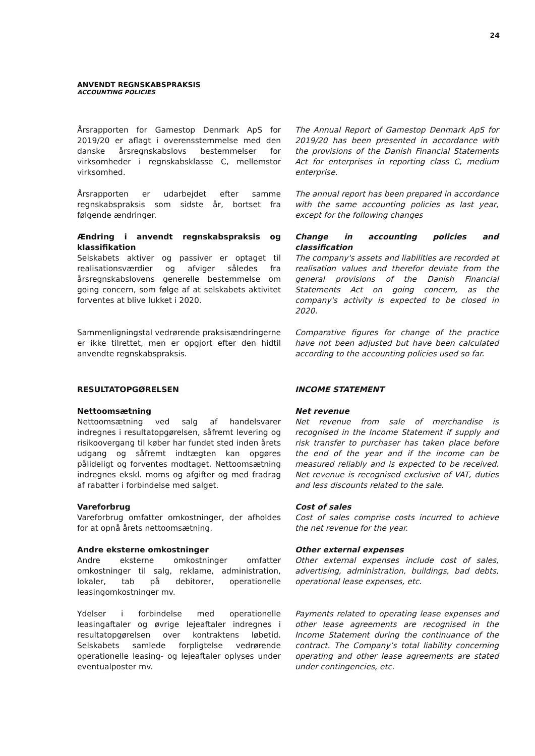24
ANVENDT REGNSKABSPRAKSIS
ACCOUNTING POLICIES
Årsrapporten for Gamestop Denmark ApS for 2019/20 er aflagt i overensstemmelse med den danske årsregnskabslovs bestemmelser for virksomheder i regnskabsklasse C, mellemstor virksomhed.
The Annual Report of Gamestop Denmark ApS for 2019/20 has been presented in accordance with the provisions of the Danish Financial Statements Act for enterprises in reporting class C, medium enterprise.
Årsrapporten er udarbejdet efter samme regnskabspraksis som sidste år, bortset fra følgende ændringer.
The annual report has been prepared in accordance with the same accounting policies as last year, except for the following changes
Ændring i anvendt regnskabspraksis og klassifikation
Selskabets aktiver og passiver er optaget til realisationsværdier og afviger således fra årsregnskabslovens generelle bestemmelse om going concern, som følge af at selskabets aktivitet forventes at blive lukket i 2020.
Change in accounting policies and classification
The company's assets and liabilities are recorded at realisation values and therefor deviate from the general provisions of the Danish Financial Statements Act on going concern, as the company's activity is expected to be closed in 2020.
Sammenligningstal vedrørende praksisændringerne er ikke tilrettet, men er opgjort efter den hidtil anvendte regnskabspraksis.
Comparative figures for change of the practice have not been adjusted but have been calculated according to the accounting policies used so far.
RESULTATOPGØRELSEN INCOME STATEMENT
Nettoomsætning
Nettoomsætning ved salg af handelsvarer indregnes i resultatopgørelsen, såfremt levering og risikoovergang til køber har fundet sted inden årets udgang og såfremt indtægten kan opgøres pålideligt og forventes modtaget. Nettoomsætning indregnes ekskl. moms og afgifter og med fradrag af rabatter i forbindelse med salget.
Net revenue
Net revenue from sale of merchandise is recognised in the Income Statement if supply and risk transfer to purchaser has taken place before the end of the year and if the income can be measured reliably and is expected to be received. Net revenue is recognised exclusive of VAT, duties and less discounts related to the sale.
Vareforbrug
Vareforbrug omfatter omkostninger, der afholdes for at opnå årets nettoomsætning.
Cost of sales
Cost of sales comprise costs incurred to achieve the net revenue for the year.
Andre eksterne omkostninger
Andre eksterne omkostninger omfatter omkostninger til salg, reklame, administration, lokaler, tab på debitorer, operationelle leasingomkostninger mv.
Other external expenses
Other external expenses include cost of sales, advertising, administration, buildings, bad debts, operational lease expenses, etc.
Ydelser i forbindelse med operationelle leasingaftaler og øvrige lejeaftaler indregnes i resultatopgørelsen over kontraktens løbetid. Selskabets samlede forpligtelse vedrørende operationelle leasing- og lejeaftaler oplyses under eventualposter mv.
Payments related to operating lease expenses and other lease agreements are recognised in the Income Statement during the continuance of the contract. The Company’s total liability concerning operating and other lease agreements are stated under contingencies, etc.